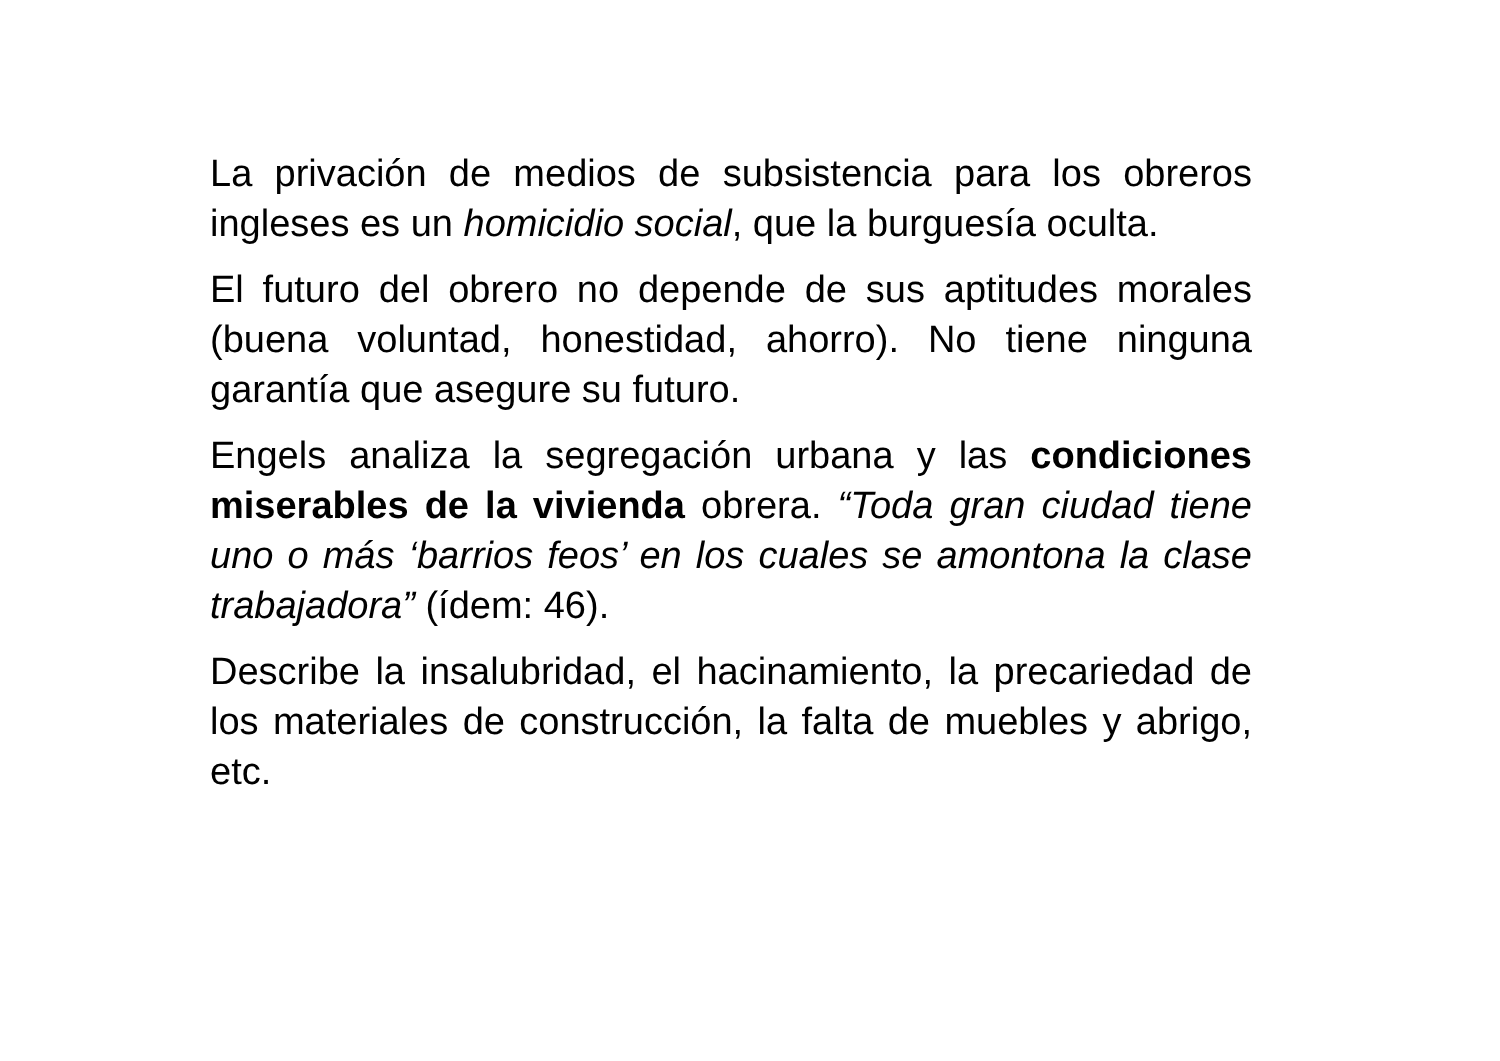La privación de medios de subsistencia para los obreros ingleses es un homicidio social, que la burguesía oculta.
El futuro del obrero no depende de sus aptitudes morales (buena voluntad, honestidad, ahorro). No tiene ninguna garantía que asegure su futuro.
Engels analiza la segregación urbana y las condiciones miserables de la vivienda obrera. “Toda gran ciudad tiene uno o más ‘barrios feos’ en los cuales se amontona la clase trabajadora” (ídem: 46).
Describe la insalubridad, el hacinamiento, la precariedad de los materiales de construcción, la falta de muebles y abrigo, etc.